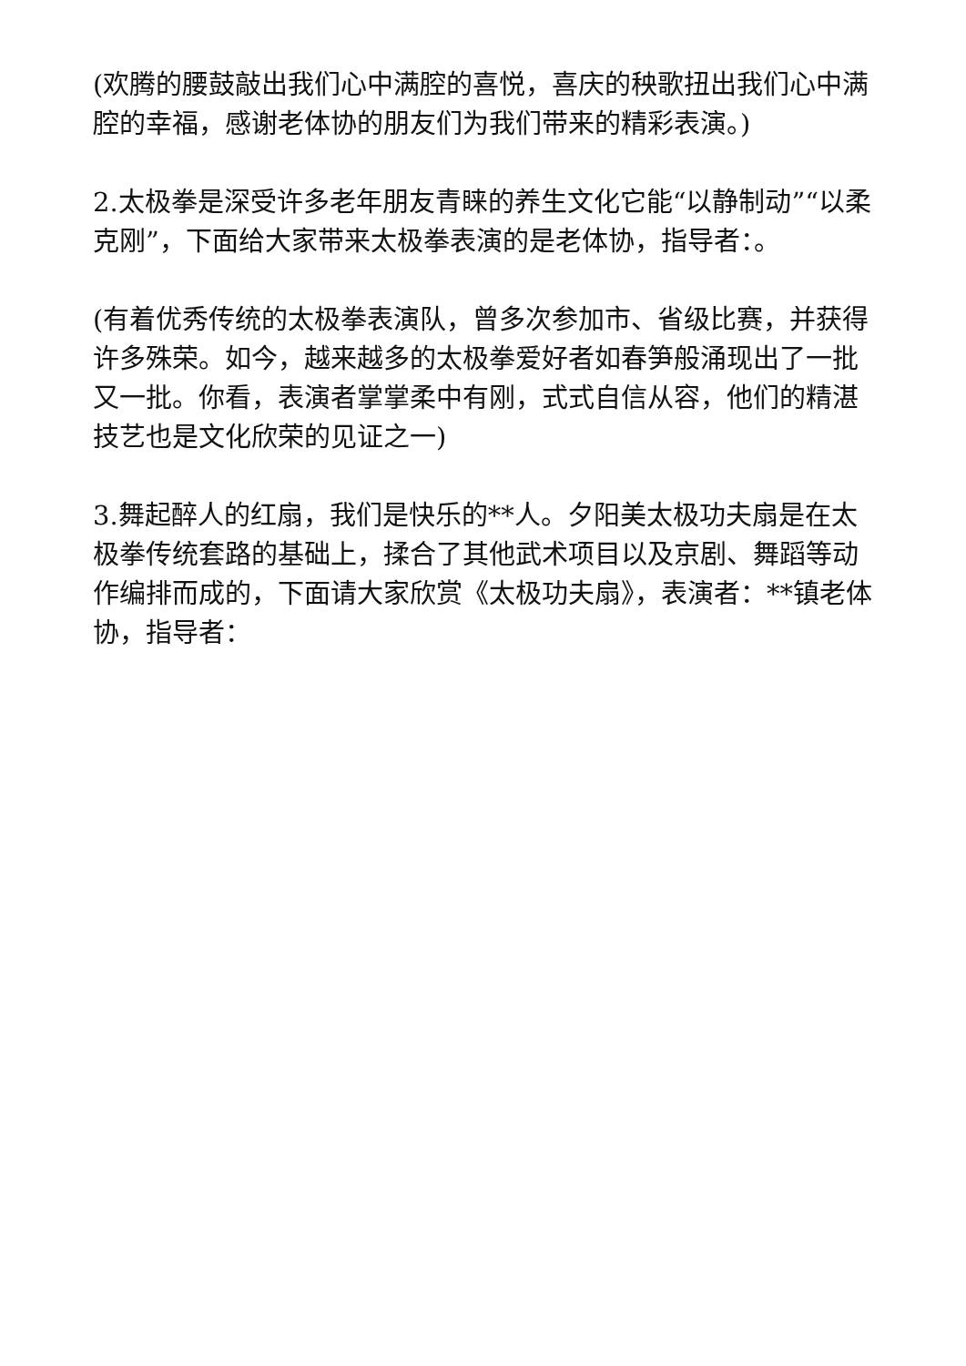(欢腾的腰鼓敲出我们心中满腔的喜悦，喜庆的秧歌扭出我们心中满腔的幸福，感谢老体协的朋友们为我们带来的精彩表演。)
2.太极拳是深受许多老年朋友青睐的养生文化它能“以静制动”“以柔克刚”，下面给大家带来太极拳表演的是老体协，指导者：。
(有着优秀传统的太极拳表演队，曾多次参加市、省级比赛，并获得许多殊荣。如今，越来越多的太极拳爱好者如春笋般涌现出了一批又一批。你看，表演者掌掌柔中有刚，式式自信从容，他们的精湛技艺也是文化欣荣的见证之一)
3.舞起醉人的红扇，我们是快乐的**人。夕阳美太极功夫扇是在太极拳传统套路的基础上，揉合了其他武术项目以及京剧、舞蹈等动作编排而成的，下面请大家欣赏《太极功夫扇》，表演者：**镇老体协，指导者：